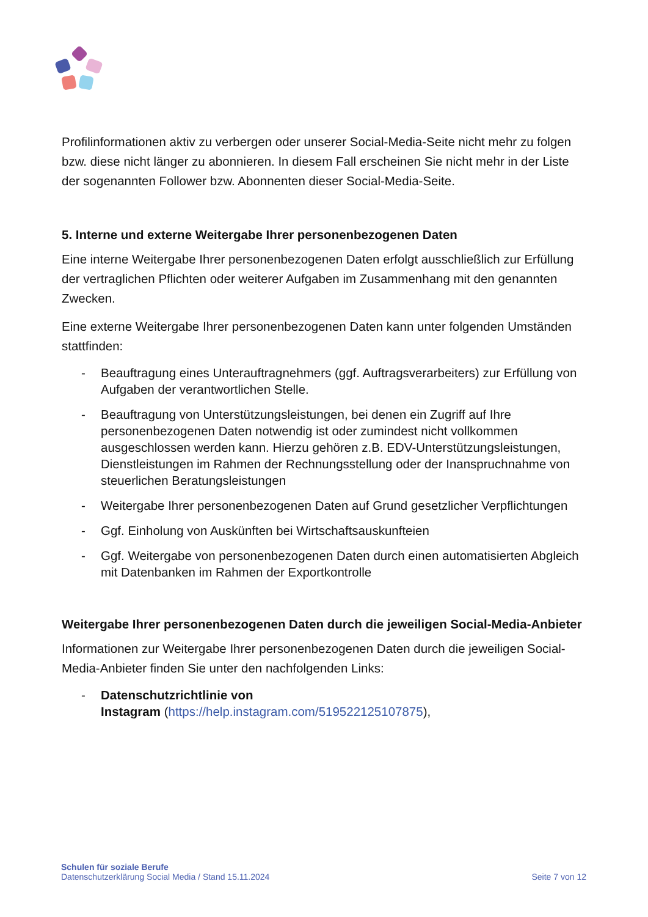Profilinformationen aktiv zu verbergen oder unserer Social-Media-Seite nicht mehr zu folgen bzw. diese nicht länger zu abonnieren. In diesem Fall erscheinen Sie nicht mehr in der Liste der sogenannten Follower bzw. Abonnenten dieser Social-Media-Seite.
5. Interne und externe Weitergabe Ihrer personenbezogenen Daten
Eine interne Weitergabe Ihrer personenbezogenen Daten erfolgt ausschließlich zur Erfüllung der vertraglichen Pflichten oder weiterer Aufgaben im Zusammenhang mit den genannten Zwecken.
Eine externe Weitergabe Ihrer personenbezogenen Daten kann unter folgenden Umständen stattfinden:
- Beauftragung eines Unterauftragnehmers (ggf. Auftragsverarbeiters) zur Erfüllung von Aufgaben der verantwortlichen Stelle.
- Beauftragung von Unterstützungsleistungen, bei denen ein Zugriff auf Ihre personenbezogenen Daten notwendig ist oder zumindest nicht vollkommen ausgeschlossen werden kann. Hierzu gehören z.B. EDV-Unterstützungsleistungen, Dienstleistungen im Rahmen der Rechnungsstellung oder der Inanspruchnahme von steuerlichen Beratungsleistungen
- Weitergabe Ihrer personenbezogenen Daten auf Grund gesetzlicher Verpflichtungen
- Ggf. Einholung von Auskünften bei Wirtschaftsauskunfteien
- Ggf. Weitergabe von personenbezogenen Daten durch einen automatisierten Abgleich mit Datenbanken im Rahmen der Exportkontrolle
Weitergabe Ihrer personenbezogenen Daten durch die jeweiligen Social-Media-Anbieter
Informationen zur Weitergabe Ihrer personenbezogenen Daten durch die jeweiligen Social-Media-Anbieter finden Sie unter den nachfolgenden Links:
- Datenschutzrichtlinie von
Instagram (https://help.instagram.com/519522125107875),
Schulen für soziale Berufe
Datenschutzerklärung Social Media / Stand 15.11.2024
Seite 7 von 12